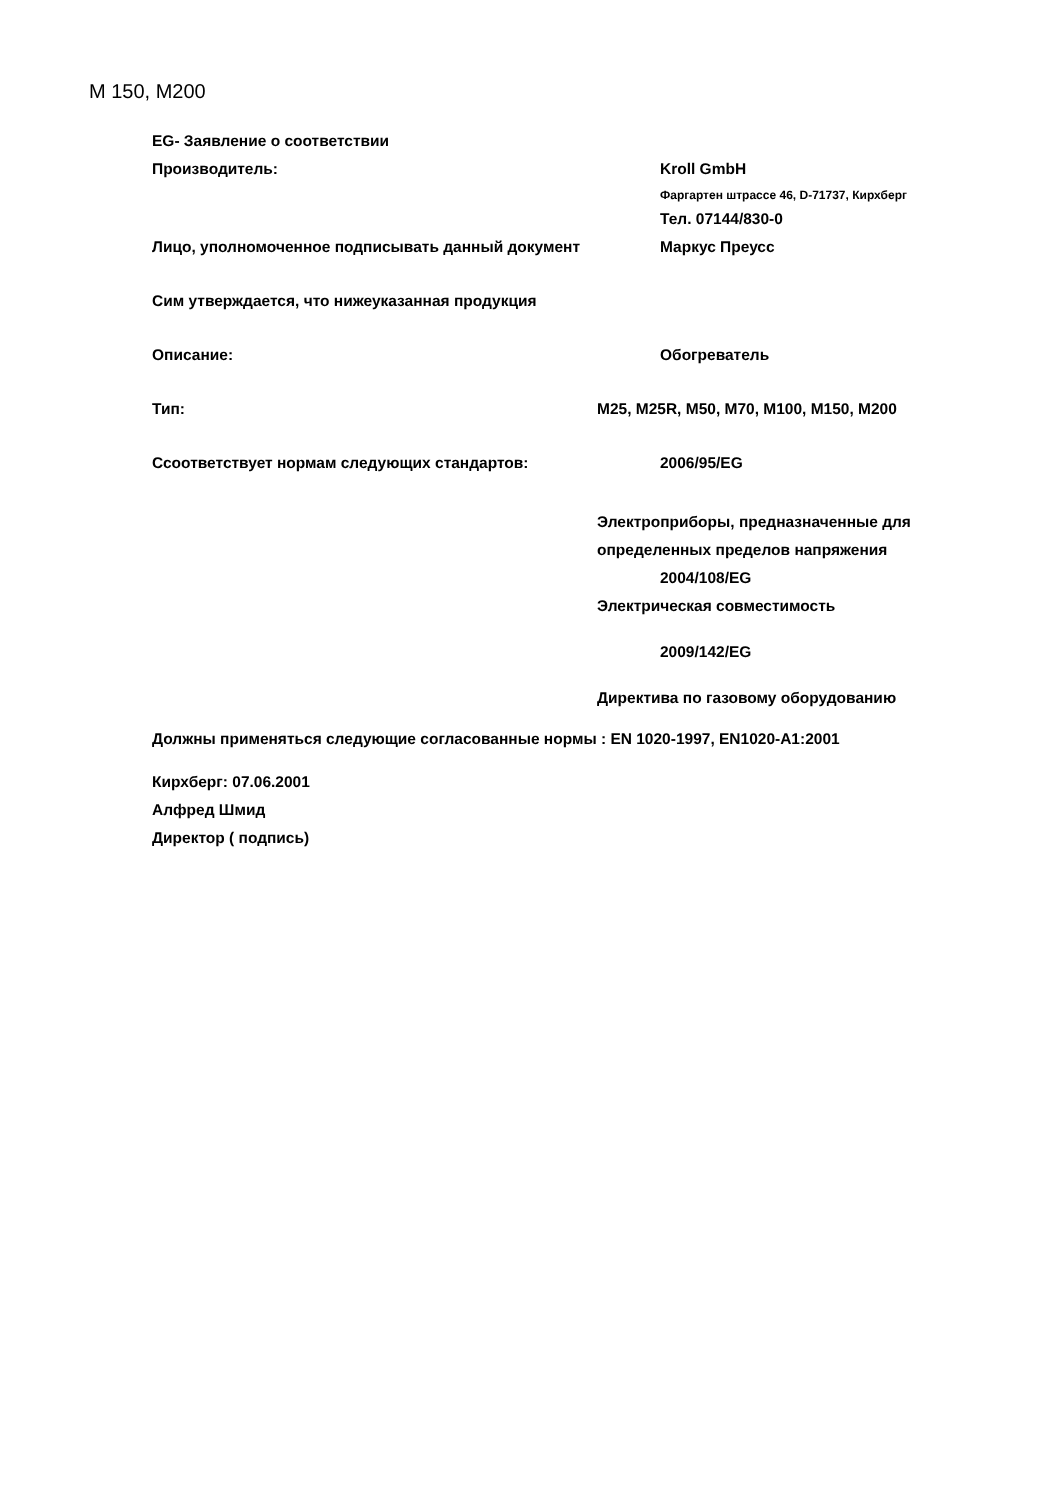M 150, M200
EG- Заявление о соответствии
Производитель: Kroll GmbH
Фаргартен штрассе 46, D-71737, Кирхберг
Тел. 07144/830-0
Лицо, уполномоченное подписывать данный документ Маркус Преусс
Сим утверждается, что нижеуказанная продукция
Описание: Обогреватель
Тип: M25, M25R, M50, M70, M100, M150, M200
Ссоответствует нормам следующих стандартов: 2006/95/EG
Электроприборы, предназначенные для
определенных пределов напряжения
2004/108/EG
Электрическая совместимость
2009/142/EG
Директива по газовому оборудованию
Должны применяться следующие согласованные нормы : EN 1020-1997, EN1020-A1:2001
Кирхберг: 07.06.2001
Алфред Шмид
Директор ( подпись)